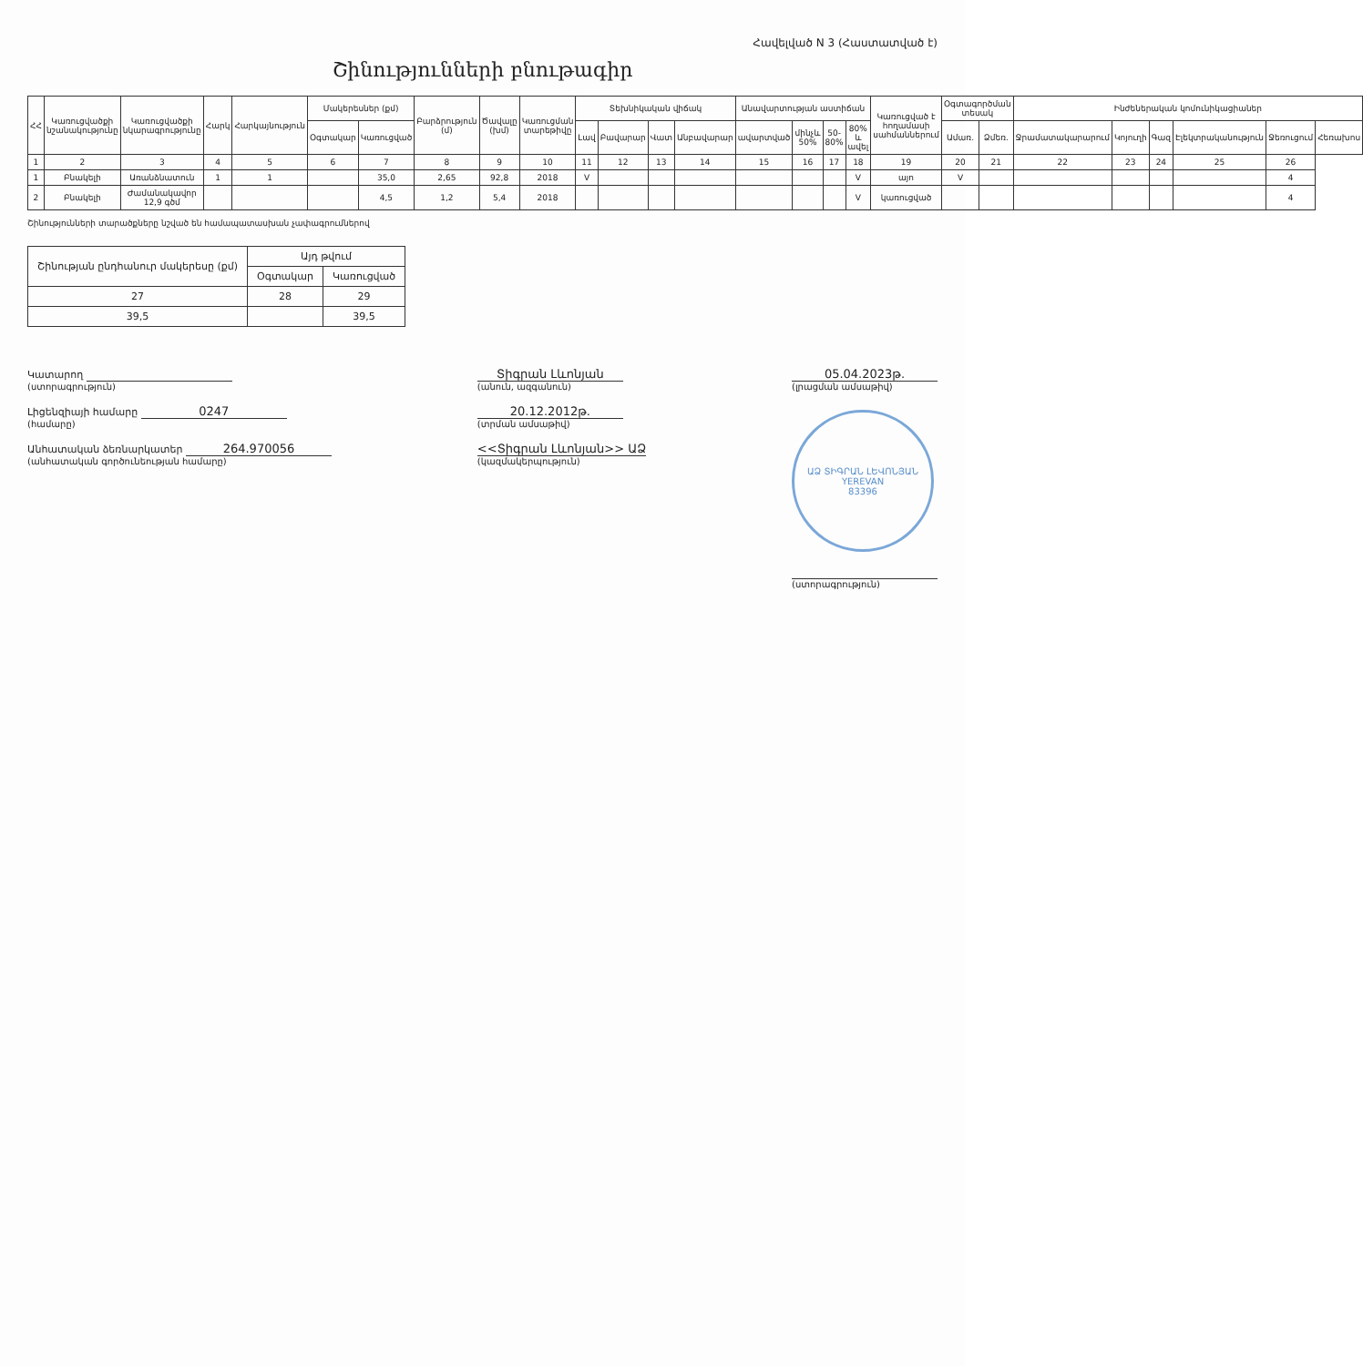Հավելված N 3 (Հաստատված է)
Շինությունների բնութագիր
| ՀՀ | Կառուցվածքի նշանակությունը | Կառուցվածքի նկարագրությունը | Հարկ | Հարկայնություն | Մակերեսներ (քմ) | | Բարձրություն (մ) | Ծավալը (խմ) | Կառուցման տարեթիվը | Տեխնիկական վիճակ | | | | Անավարտության աստիճան | | | | Կառուցված է հողամասի սահմաններում | Օգտագործման տեսակ | | Ինժեներական կոմունիկացիաներ | | | | | |
| --- | --- | --- | --- | --- | --- | --- | --- | --- | --- | --- | --- | --- | --- | --- | --- | --- | --- | --- | --- | --- | --- | --- | --- | --- | --- | --- |
| | | | | | Օգտակար | Կառուցված | | | | Լավ | Բավարար | Վատ | Անբավարար | ավարտված | մինչև 50% | 50-80% | 80% և ավել | | Ամառ. | Ձմեռ. | Ջրամատակարարում | Կոյուղի | Գազ | Էլեկտրականություն | Ջեռուցում | Հեռախոս |
| 1 | 2 | 3 | 4 | 5 | 6 | 7 | 8 | 9 | 10 | 11 | 12 | 13 | 14 | 15 | 16 | 17 | 18 | 19 | 20 | 21 | 22 | 23 | 24 | 25 | 26 | |
| 1 | Բնակելի | Առանձնատուն | 1 | 1 | | 35,0 | 2,65 | 92,8 | 2018 | V | | | | | | | V | այո | V | | | | | | 4 | |
| 2 | Բնակելի | Ժամանակավոր 12,9 գծմ | | | | 4,5 | 1,2 | 5,4 | 2018 | | | | | | | | V | կառուցված | | | | | | | 4 | |
Շինությունների տարածքները նշված են համապատասխան չափագրումներով
| Շինության ընդհանուր մակերեսը (քմ) | Այդ թվում | |
| --- | --- | --- |
| | Օգտակար | Կառուցված |
| 27 | 28 | 29 |
| 39,5 | | 39,5 |
Կատարող
(ստորագրություն)
Լիցենզիայի համարը 0247
(համարը)
Անհատական ձեռնարկատեր 264.970056
(անհատական գործունեության համարը)
Տիգրան Լևոնյան
(անուն, ազգանուն)
20.12.2012թ.
(տրման ամսաթիվ)
<<Տիգրան Լևոնյան>> ԱՁ
(կազմակերպություն)
05.04.2023թ.
(լրացման ամսաթիվ)
ԱՁ ՏԻԳՐԱՆ ԼԵՎՈՆՅԱՆ
YEREVAN
83396
(ստորագրություն)